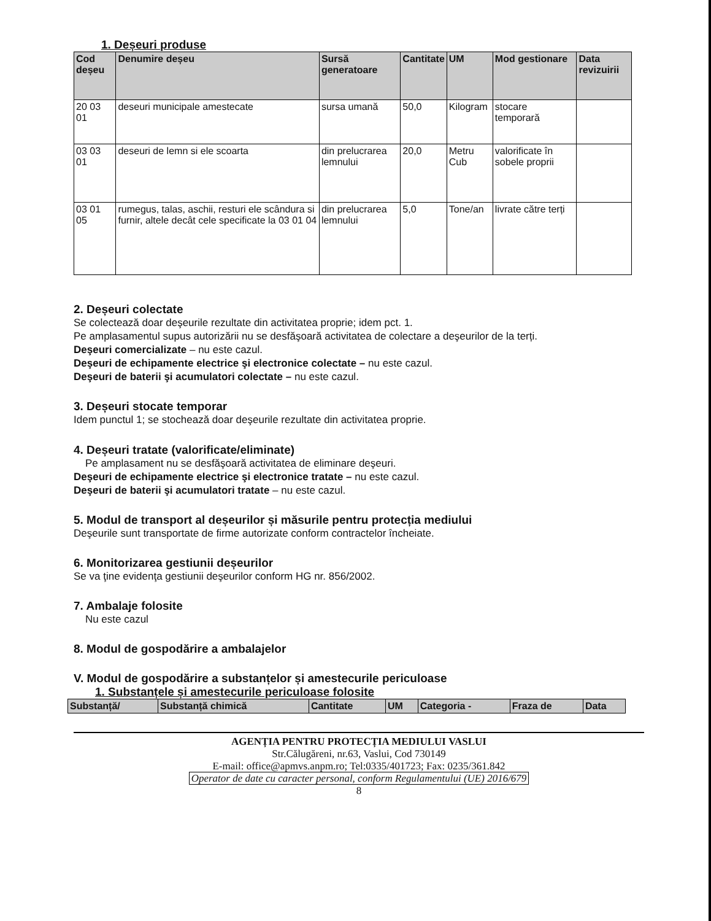1. Deșeuri produse
| Cod deșeu | Denumire deșeu | Sursă generatoare | Cantitate | UM | Mod gestionare | Data revizuirii |
| --- | --- | --- | --- | --- | --- | --- |
| 20 03 01 | deseuri municipale amestecate | sursa umană | 50,0 | Kilogram | stocare temporară | |
| 03 03 01 | deseuri de lemn si ele scoarta | din prelucrarea lemnului | 20,0 | Metru Cub | valorificate în sobele proprii | |
| 03 01 05 | rumegus, talas, aschii, resturi ele scândura si furnir, altele decât cele specificate la 03 01 04 | din prelucrarea lemnului | 5,0 | Tone/an | livrate către terți | |
2. Deșeuri colectate
Se colectează doar deşeurile rezultate din activitatea proprie; idem pct. 1.
Pe amplasamentul supus autorizării nu se desfăşoară activitatea de colectare a deşeurilor de la terți.
Deşeuri comercializate – nu este cazul.
Deşeuri de echipamente electrice şi electronice colectate – nu este cazul.
Deşeuri de baterii şi acumulatori colectate – nu este cazul.
3. Deșeuri stocate temporar
Idem punctul 1; se stochează doar deşeurile rezultate din activitatea proprie.
4. Deșeuri tratate (valorificate/eliminate)
Pe amplasament nu se desfăşoară activitatea de eliminare deşeuri.
Deşeuri de echipamente electrice şi electronice tratate – nu este cazul.
Deşeuri de baterii şi acumulatori tratate – nu este cazul.
5. Modul de transport al deșeurilor și măsurile pentru protecția mediului
Deşeurile sunt transportate de firme autorizate conform contractelor încheiate.
6. Monitorizarea gestiunii deșeurilor
Se va ţine evidenţa gestiunii deşeurilor conform HG nr. 856/2002.
7. Ambalaje folosite
Nu este cazul
8. Modul de gospodărire a ambalajelor
V. Modul de gospodărire a substanțelor și amestecurile periculoase
1. Substanțele și amestecurile periculoase folosite
| Substanță/ | Substanță chimică | Cantitate | UM | Categoria - | Fraza de | Data |
| --- | --- | --- | --- | --- | --- | --- |
AGENȚIA PENTRU PROTECȚIA MEDIULUI VASLUI
Str.Călugăreni, nr.63, Vaslui, Cod 730149
E-mail: office@apmvs.anpm.ro; Tel:0335/401723; Fax: 0235/361.842
Operator de date cu caracter personal, conform Regulamentului (UE) 2016/679
8